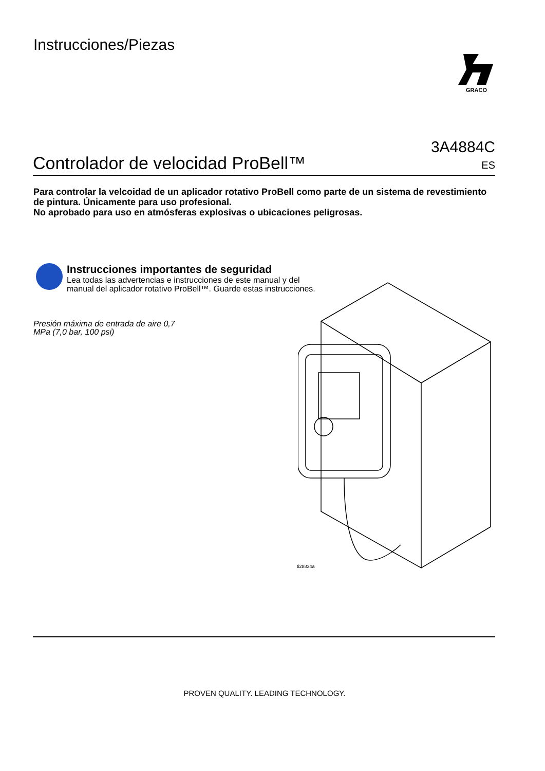Instrucciones/Piezas
GRACO
Controlador de velocidad ProBell™
3A4884C
ES
Para controlar la velcoidad de un aplicador rotativo ProBell como parte de un sistema de revestimiento de pintura. Únicamente para uso profesional.
No aprobado para uso en atmósferas explosivas o ubicaciones peligrosas.
Instrucciones importantes de seguridad
Lea todas las advertencias e instrucciones de este manual y del
manual del aplicador rotativo ProBell™. Guarde estas instrucciones.
Presión máxima de entrada de aire 0,7
MPa (7,0 bar, 100 psi)
ti28834a
PROVEN QUALITY. LEADING TECHNOLOGY.